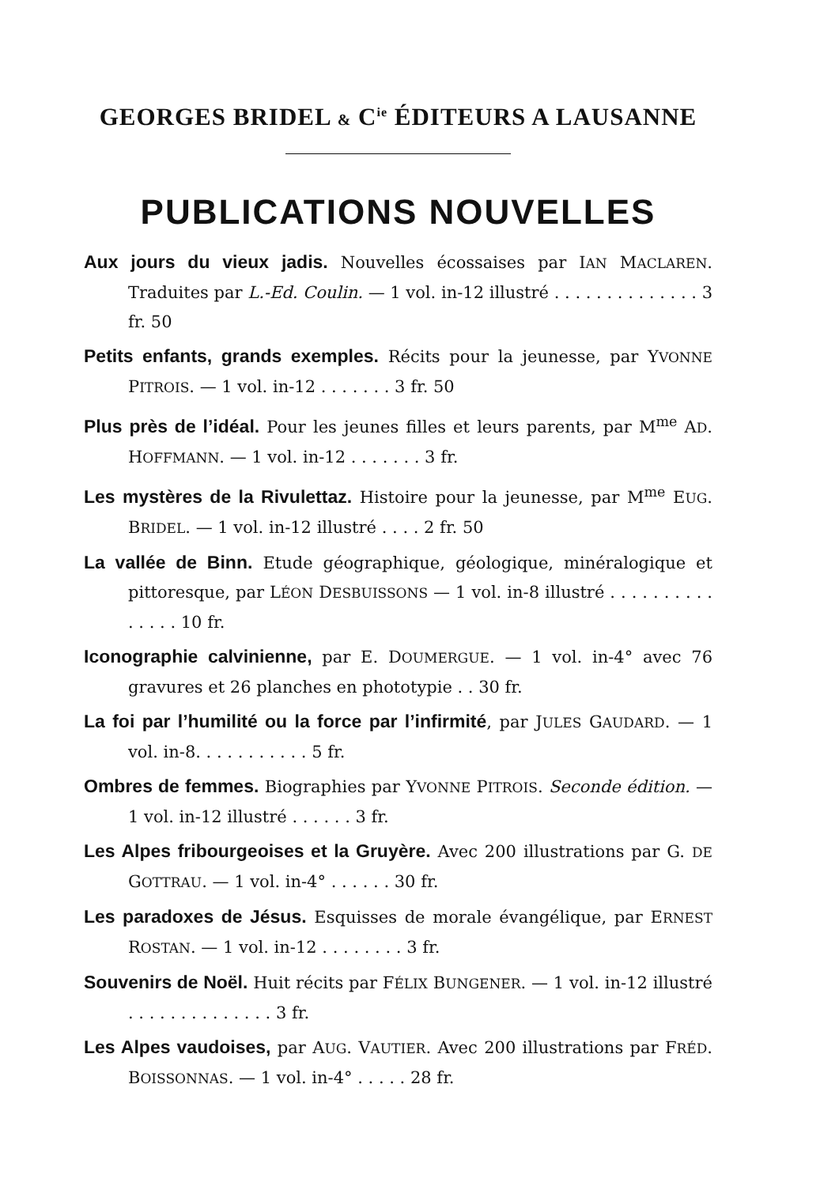GEORGES BRIDEL & C<sup>ie</sup> ÉDITEURS A LAUSANNE
PUBLICATIONS NOUVELLES
Aux jours du vieux jadis. Nouvelles écossaises par IAN MACLAREN. Traduites par L.-Ed. Coulin. — 1 vol. in-12 illustré . . . . . . . . . . . . . . 3 fr. 50
Petits enfants, grands exemples. Récits pour la jeunesse, par YVONNE PITROIS. — 1 vol. in-12 . . . . . . . 3 fr. 50
Plus près de l’idéal. Pour les jeunes filles et leurs parents, par M<sup>me</sup> AD. HOFFMANN. — 1 vol. in-12 . . . . . . . 3 fr.
Les mystères de la Rivulettaz. Histoire pour la jeunesse, par M<sup>me</sup> EUG. BRIDEL. — 1 vol. in-12 illustré . . . . 2 fr. 50
La vallée de Binn. Etude géographique, géologique, minéralogique et pittoresque, par LÉON DESBUISSONS — 1 vol. in-8 illustré . . . . . . . . . . . . . . . 10 fr.
Iconographie calvinienne, par E. DOUMERGUE. — 1 vol. in-4° avec 76 gravures et 26 planches en phototypie . . 30 fr.
La foi par l’humilité ou la force par l’infirmité, par JULES GAUDARD. — 1 vol. in-8. . . . . . . . . . . 5 fr.
Ombres de femmes. Biographies par YVONNE PITROIS. Seconde édition. — 1 vol. in-12 illustré . . . . . . 3 fr.
Les Alpes fribourgeoises et la Gruyère. Avec 200 illustrations par G. DE GOTTRAU. — 1 vol. in-4° . . . . . . 30 fr.
Les paradoxes de Jésus. Esquisses de morale évangélique, par ERNEST ROSTAN. — 1 vol. in-12 . . . . . . . . 3 fr.
Souvenirs de Noël. Huit récits par FÉLIX BUNGENER. — 1 vol. in-12 illustré . . . . . . . . . . . . . . 3 fr.
Les Alpes vaudoises, par AUG. VAUTIER. Avec 200 illustrations par FRÉD. BOISSONNAS. — 1 vol. in-4° . . . . . 28 fr.